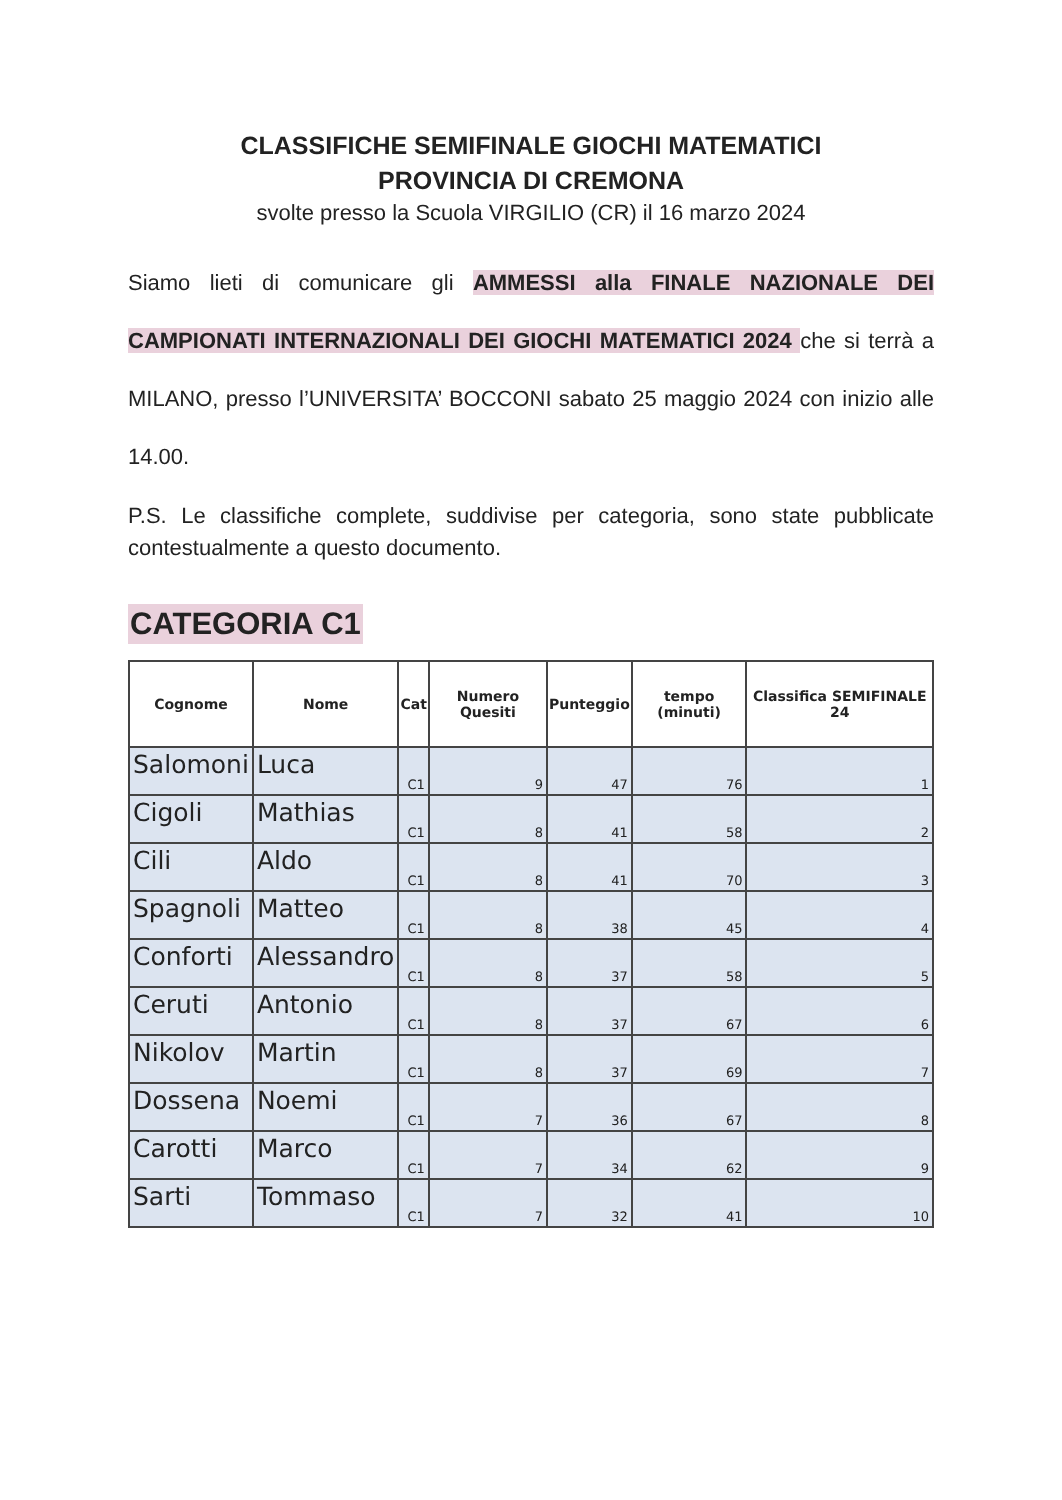CLASSIFICHE SEMIFINALE GIOCHI MATEMATICI
PROVINCIA DI CREMONA
svolte presso la Scuola VIRGILIO (CR) il 16 marzo 2024
Siamo lieti di comunicare gli AMMESSI alla FINALE NAZIONALE DEI CAMPIONATI INTERNAZIONALI DEI GIOCHI MATEMATICI 2024 che si terrà a MILANO, presso l’UNIVERSITA’ BOCCONI sabato 25 maggio 2024 con inizio alle 14.00.
P.S. Le classifiche complete, suddivise per categoria, sono state pubblicate contestualmente a questo documento.
CATEGORIA C1
| Cognome | Nome | Cat | Numero Quesiti | Punteggio | tempo (minuti) | Classifica SEMIFINALE 24 |
| --- | --- | --- | --- | --- | --- | --- |
| Salomoni | Luca | C1 | 9 | 47 | 76 | 1 |
| Cigoli | Mathias | C1 | 8 | 41 | 58 | 2 |
| Cili | Aldo | C1 | 8 | 41 | 70 | 3 |
| Spagnoli | Matteo | C1 | 8 | 38 | 45 | 4 |
| Conforti | Alessandro | C1 | 8 | 37 | 58 | 5 |
| Ceruti | Antonio | C1 | 8 | 37 | 67 | 6 |
| Nikolov | Martin | C1 | 8 | 37 | 69 | 7 |
| Dossena | Noemi | C1 | 7 | 36 | 67 | 8 |
| Carotti | Marco | C1 | 7 | 34 | 62 | 9 |
| Sarti | Tommaso | C1 | 7 | 32 | 41 | 10 |